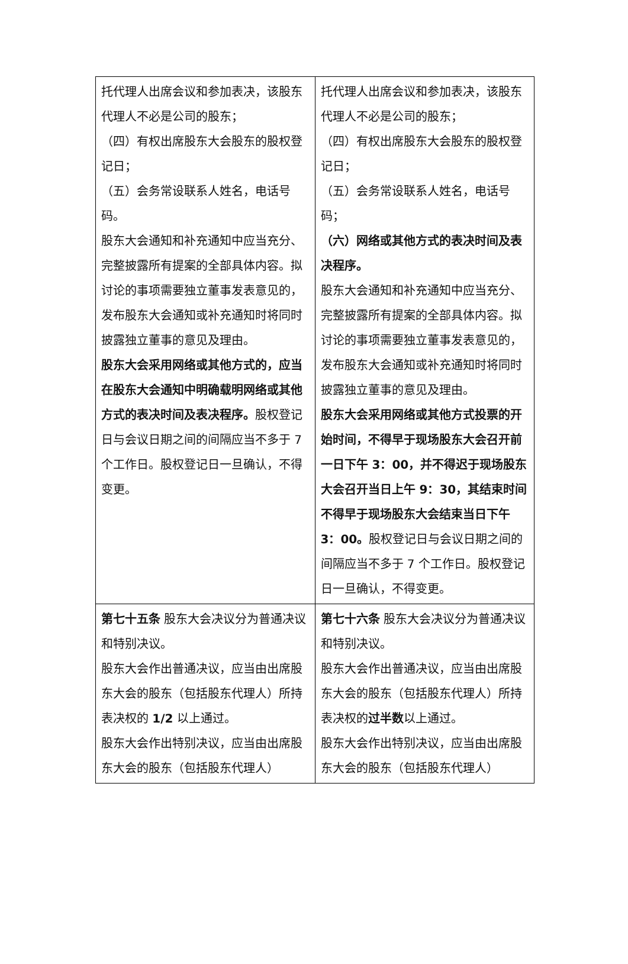| 托代理人出席会议和参加表决，该股东代理人不必是公司的股东； （四）有权出席股东大会股东的股权登记日； （五）会务常设联系人姓名，电话号码。 股东大会通知和补充通知中应当充分、完整披露所有提案的全部具体内容。拟讨论的事项需要独立董事发表意见的，发布股东大会通知或补充通知时将同时披露独立董事的意见及理由。 股东大会采用网络或其他方式的，应当在股东大会通知中明确载明网络或其他方式的表决时间及表决程序。 股权登记日与会议日期之间的间隔应当不多于 7 个工作日。股权登记日一旦确认，不得变更。 | 托代理人出席会议和参加表决，该股东代理人不必是公司的股东； （四）有权出席股东大会股东的股权登记日； （五）会务常设联系人姓名，电话号码； （六）网络或其他方式的表决时间及表决程序。 股东大会通知和补充通知中应当充分、完整披露所有提案的全部具体内容。拟讨论的事项需要独立董事发表意见的，发布股东大会通知或补充通知时将同时披露独立董事的意见及理由。 股东大会采用网络或其他方式投票的开始时间，不得早于现场股东大会召开前一日下午 3：00，并不得迟于现场股东大会召开当日上午 9：30，其结束时间不得早于现场股东大会结束当日下午 3：00。 股权登记日与会议日期之间的间隔应当不多于 7 个工作日。股权登记日一旦确认，不得变更。 |
| 第七十五条 股东大会决议分为普通决议和特别决议。 股东大会作出普通决议，应当由出席股东大会的股东（包括股东代理人）所持表决权的 1/2 以上通过。 股东大会作出特别决议，应当由出席股东大会的股东（包括股东代理人） | 第七十六条 股东大会决议分为普通决议和特别决议。 股东大会作出普通决议，应当由出席股东大会的股东（包括股东代理人）所持表决权的 过半数 以上通过。 股东大会作出特别决议，应当由出席股东大会的股东（包括股东代理人） |